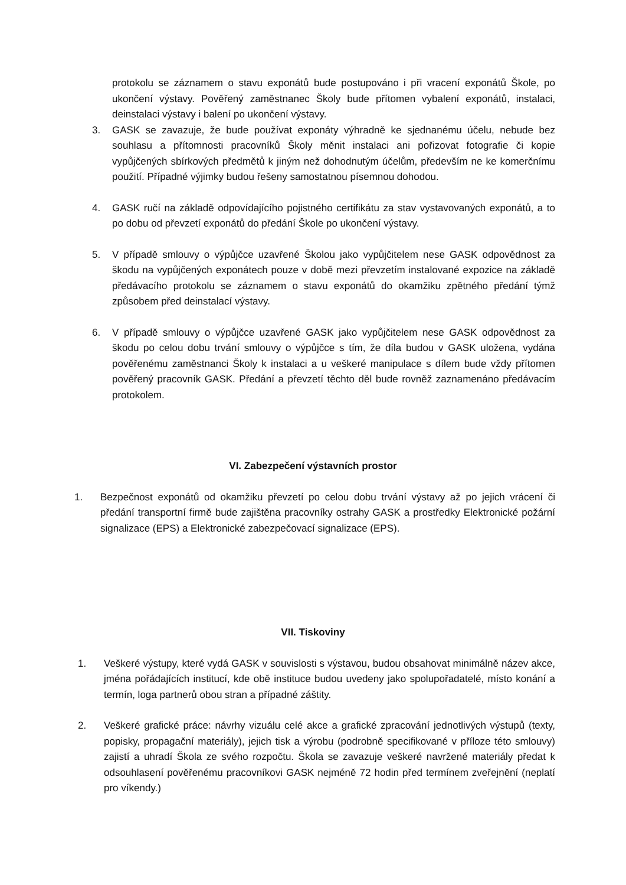protokolu se záznamem o stavu exponátů bude postupováno i při vracení exponátů Škole, po ukončení výstavy. Pověřený zaměstnanec Školy bude přítomen vybalení exponátů, instalaci, deinstalaci výstavy i balení po ukončení výstavy.
3. GASK se zavazuje, že bude používat exponáty výhradně ke sjednanému účelu, nebude bez souhlasu a přítomnosti pracovníků Školy měnit instalaci ani pořizovat fotografie či kopie vypůjčených sbírkových předmětů k jiným než dohodnutým účelům, především ne ke komerčnímu použití. Případné výjimky budou řešeny samostatnou písemnou dohodou.
4. GASK ručí na základě odpovídajícího pojistného certifikátu za stav vystavovaných exponátů, a to po dobu od převzetí exponátů do předání Škole po ukončení výstavy.
5. V případě smlouvy o výpůjčce uzavřené Školou jako vypůjčitelem nese GASK odpovědnost za škodu na vypůjčených exponátech pouze v době mezi převzetím instalované expozice na základě předávacího protokolu se záznamem o stavu exponátů do okamžiku zpětného předání týmž způsobem před deinstalací výstavy.
6. V případě smlouvy o výpůjčce uzavřené GASK jako vypůjčitelem nese GASK odpovědnost za škodu po celou dobu trvání smlouvy o výpůjčce s tím, že díla budou v GASK uložena, vydána pověřenému zaměstnanci Školy k instalaci a u veškeré manipulace s dílem bude vždy přítomen pověřený pracovník GASK. Předání a převzetí těchto děl bude rovněž zaznamenáno předávacím protokolem.
VI. Zabezpečení výstavních prostor
1. Bezpečnost exponátů od okamžiku převzetí po celou dobu trvání výstavy až po jejich vrácení či předání transportní firmě bude zajištěna pracovníky ostrahy GASK a prostředky Elektronické požární signalizace (EPS) a Elektronické zabezpečovací signalizace (EPS).
VII. Tiskoviny
1. Veškeré výstupy, které vydá GASK v souvislosti s výstavou, budou obsahovat minimálně název akce, jména pořádajících institucí, kde obě instituce budou uvedeny jako spolupořadatelé, místo konání a termín, loga partnerů obou stran a případné záštity.
2. Veškeré grafické práce: návrhy vizuálu celé akce a grafické zpracování jednotlivých výstupů (texty, popisky, propagační materiály), jejich tisk a výrobu (podrobně specifikované v příloze této smlouvy) zajistí a uhradí Škola ze svého rozpočtu. Škola se zavazuje veškeré navržené materiály předat k odsouhlasení pověřenému pracovníkovi GASK nejméně 72 hodin před termínem zveřejnění (neplatí pro víkendy.)